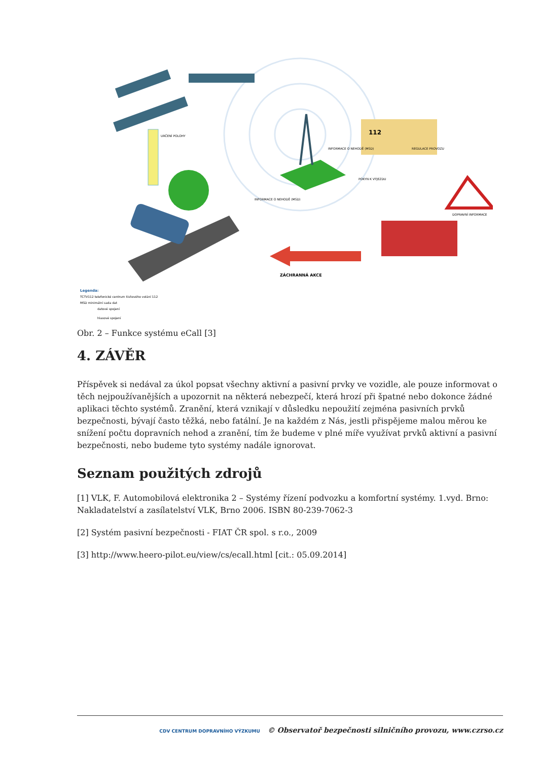URČENÍ POLOHY
112
ZÁCHRANNÁ AKCE
INFORMACE O NEHODĚ (MSD)
INFORMACE O NEHODĚ (MSD)
REGULACE PROVOZU
POKYN K VÝJEZDU
DOPRAVNÍ INFORMACE
Legenda:
TCTV112 telefonické centrum tísňového volání 112
MSD minimální sada dat
datové spojení
hlasové spojení
Obr. 2 – Funkce systému eCall [3]
4. ZÁVĚR
Příspěvek si nedával za úkol popsat všechny aktivní a pasivní prvky ve vozidle, ale pouze informovat o těch nejpoužívanějších a upozornit na některá nebezpečí, která hrozí při špatné nebo dokonce žádné aplikaci těchto systémů. Zranění, která vznikají v důsledku nepoužití zejména pasivních prvků bezpečnosti, bývají často těžká, nebo fatální. Je na každém z Nás, jestli přispějeme malou měrou ke snížení počtu dopravních nehod a zranění, tím že budeme v plné míře využívat prvků aktivní a pasivní bezpečnosti, nebo budeme tyto systémy nadále ignorovat.
Seznam použitých zdrojů
[1] VLK, F. Automobilová elektronika 2 – Systémy řízení podvozku a komfortní systémy. 1.vyd. Brno: Nakladatelství a zasílatelství VLK, Brno 2006. ISBN 80-239-7062-3
[2] Systém pasivní bezpečnosti - FIAT ČR spol. s r.o., 2009
[3] http://www.heero-pilot.eu/view/cs/ecall.html [cit.: 05.09.2014]
CDV CENTRUM DOPRAVNÍHO VÝZKUMU © Observatoř bezpečnosti silničního provozu, www.czrso.cz